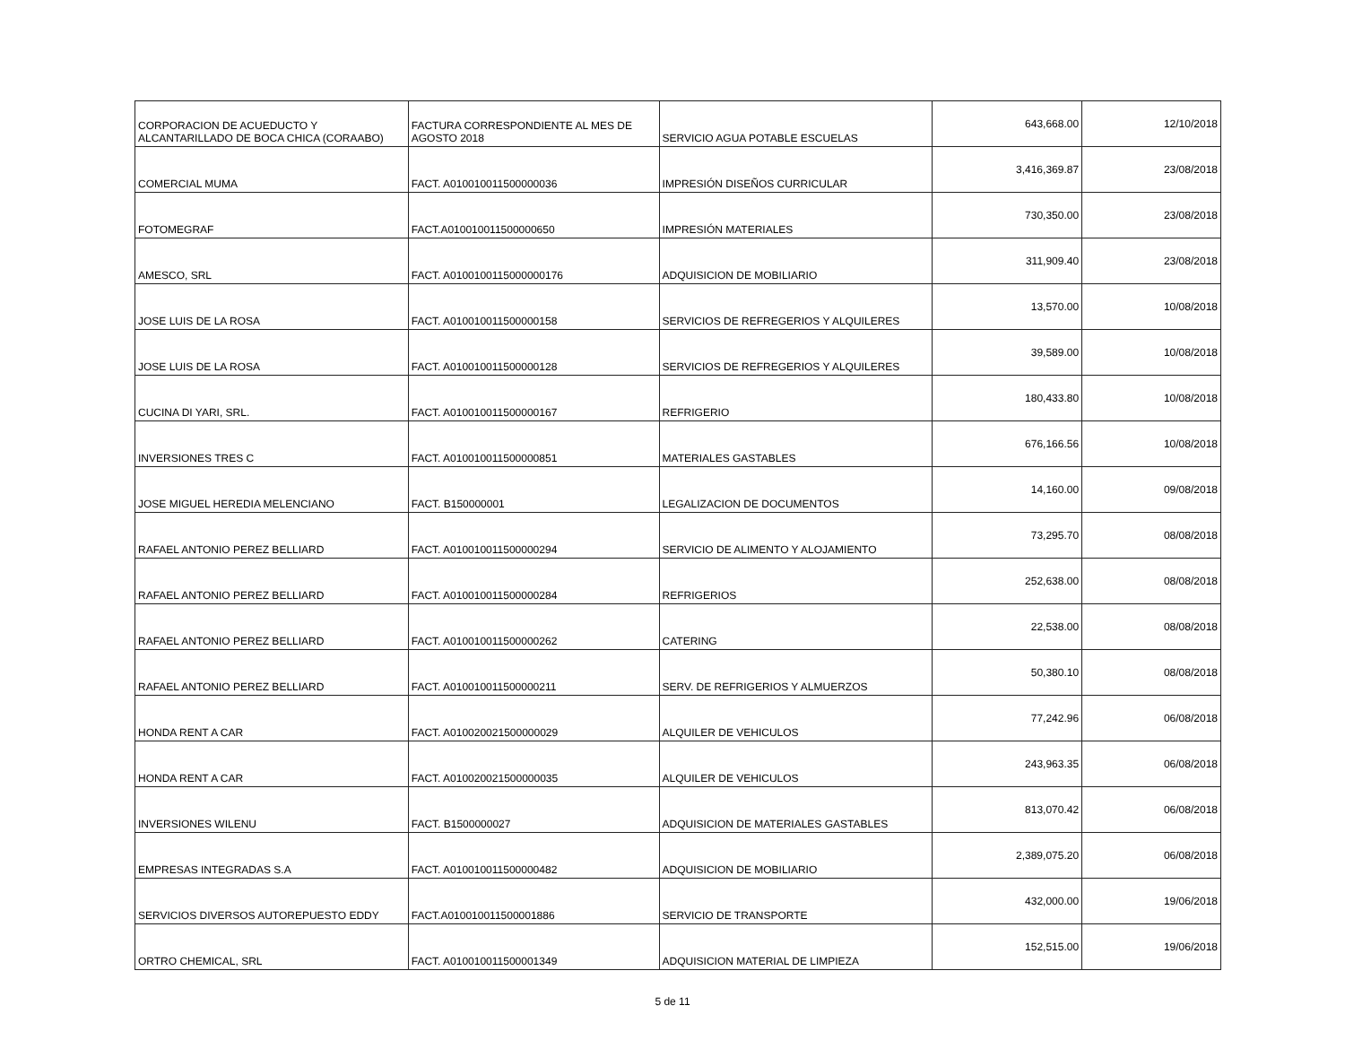| CORPORACION DE ACUEDUCTO Y ALCANTARILLADO DE BOCA CHICA (CORAABO) | FACTURA CORRESPONDIENTE AL MES DE AGOSTO 2018 | SERVICIO AGUA POTABLE ESCUELAS | 643,668.00 | 12/10/2018 |
| COMERCIAL MUMA | FACT. A010010011500000036 | IMPRESIÓN DISEÑOS CURRICULAR | 3,416,369.87 | 23/08/2018 |
| FOTOMEGRAF | FACT.A010010011500000650 | IMPRESIÓN MATERIALES | 730,350.00 | 23/08/2018 |
| AMESCO, SRL | FACT. A0100100115000000176 | ADQUISICION DE MOBILIARIO | 311,909.40 | 23/08/2018 |
| JOSE LUIS DE LA ROSA | FACT. A010010011500000158 | SERVICIOS DE REFREGERIOS Y ALQUILERES | 13,570.00 | 10/08/2018 |
| JOSE LUIS DE LA ROSA | FACT. A010010011500000128 | SERVICIOS DE REFREGERIOS Y ALQUILERES | 39,589.00 | 10/08/2018 |
| CUCINA DI YARI, SRL. | FACT. A010010011500000167 | REFRIGERIO | 180,433.80 | 10/08/2018 |
| INVERSIONES TRES C | FACT. A010010011500000851 | MATERIALES GASTABLES | 676,166.56 | 10/08/2018 |
| JOSE MIGUEL HEREDIA MELENCIANO | FACT. B150000001 | LEGALIZACION DE DOCUMENTOS | 14,160.00 | 09/08/2018 |
| RAFAEL ANTONIO PEREZ BELLIARD | FACT. A010010011500000294 | SERVICIO DE ALIMENTO Y ALOJAMIENTO | 73,295.70 | 08/08/2018 |
| RAFAEL ANTONIO PEREZ BELLIARD | FACT. A010010011500000284 | REFRIGERIOS | 252,638.00 | 08/08/2018 |
| RAFAEL ANTONIO PEREZ BELLIARD | FACT. A010010011500000262 | CATERING | 22,538.00 | 08/08/2018 |
| RAFAEL ANTONIO PEREZ BELLIARD | FACT. A010010011500000211 | SERV. DE REFRIGERIOS Y ALMUERZOS | 50,380.10 | 08/08/2018 |
| HONDA RENT A CAR | FACT. A010020021500000029 | ALQUILER DE VEHICULOS | 77,242.96 | 06/08/2018 |
| HONDA RENT A CAR | FACT. A010020021500000035 | ALQUILER DE VEHICULOS | 243,963.35 | 06/08/2018 |
| INVERSIONES WILENU | FACT. B1500000027 | ADQUISICION DE MATERIALES GASTABLES | 813,070.42 | 06/08/2018 |
| EMPRESAS INTEGRADAS S.A | FACT. A010010011500000482 | ADQUISICION DE MOBILIARIO | 2,389,075.20 | 06/08/2018 |
| SERVICIOS DIVERSOS AUTOREPUESTO EDDY | FACT.A010010011500001886 | SERVICIO DE TRANSPORTE | 432,000.00 | 19/06/2018 |
| ORTRO CHEMICAL, SRL | FACT. A010010011500001349 | ADQUISICION MATERIAL DE LIMPIEZA | 152,515.00 | 19/06/2018 |
5 de 11